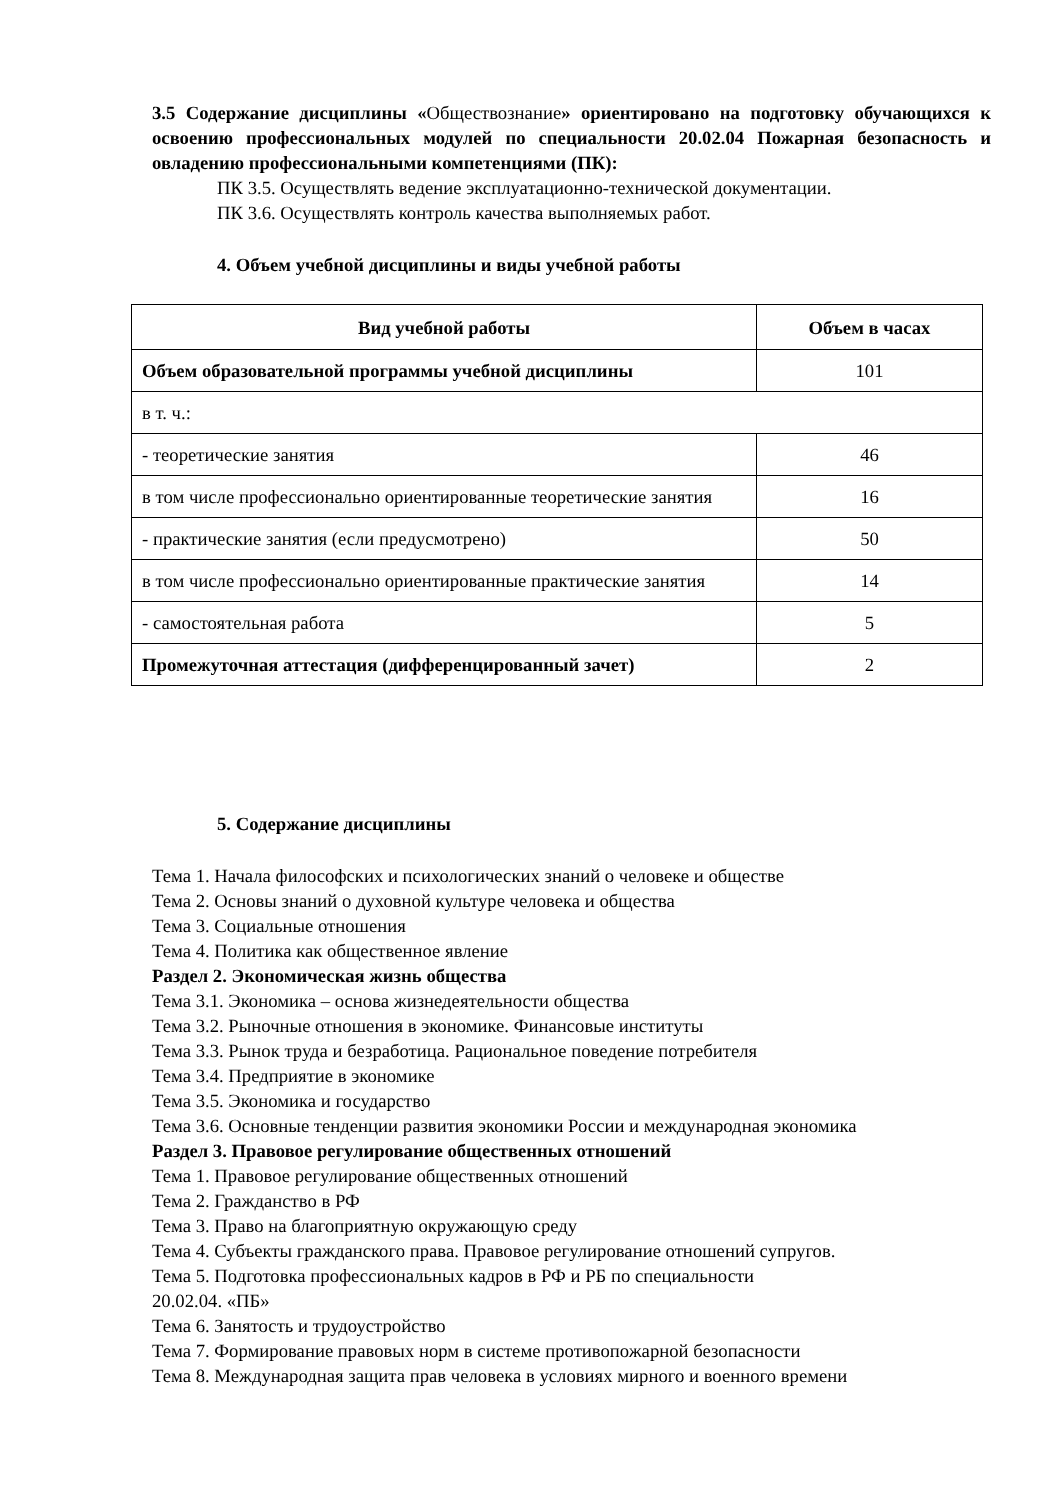3.5 Содержание дисциплины «Обществознание» ориентировано на подготовку обучающихся к освоению профессиональных модулей по специальности 20.02.04 Пожарная безопасность и овладению профессиональными компетенциями (ПК):
ПК 3.5. Осуществлять ведение эксплуатационно-технической документации.
ПК 3.6. Осуществлять контроль качества выполняемых работ.
4. Объем учебной дисциплины и виды учебной работы
| Вид учебной работы | Объем в часах |
| --- | --- |
| Объем образовательной программы учебной дисциплины | 101 |
| в т. ч.: | |
| - теоретические занятия | 46 |
| в том числе профессионально ориентированные теоретические занятия | 16 |
| - практические занятия (если предусмотрено) | 50 |
| в том числе профессионально ориентированные практические занятия | 14 |
| - самостоятельная работа | 5 |
| Промежуточная аттестация (дифференцированный зачет) | 2 |
5. Содержание дисциплины
Тема 1. Начала философских и психологических знаний о человеке и обществе
Тема 2. Основы знаний о духовной культуре человека и общества
Тема 3. Социальные отношения
Тема 4. Политика как общественное явление
Раздел 2. Экономическая жизнь общества
Тема 3.1. Экономика – основа жизнедеятельности общества
Тема 3.2. Рыночные отношения в экономике. Финансовые институты
Тема 3.3. Рынок труда и безработица. Рациональное поведение потребителя
Тема 3.4. Предприятие в экономике
Тема 3.5. Экономика и государство
Тема 3.6. Основные тенденции развития экономики России и международная экономика
Раздел 3. Правовое регулирование общественных отношений
Тема 1. Правовое регулирование общественных отношений
Тема 2. Гражданство в РФ
Тема 3. Право на благоприятную окружающую среду
Тема 4. Субъекты гражданского права. Правовое регулирование отношений супругов.
Тема 5. Подготовка профессиональных кадров в РФ и РБ по специальности
20.02.04. «ПБ»
Тема 6. Занятость и трудоустройство
Тема 7. Формирование правовых норм в системе противопожарной безопасности
Тема 8. Международная защита прав человека в условиях мирного и военного времени